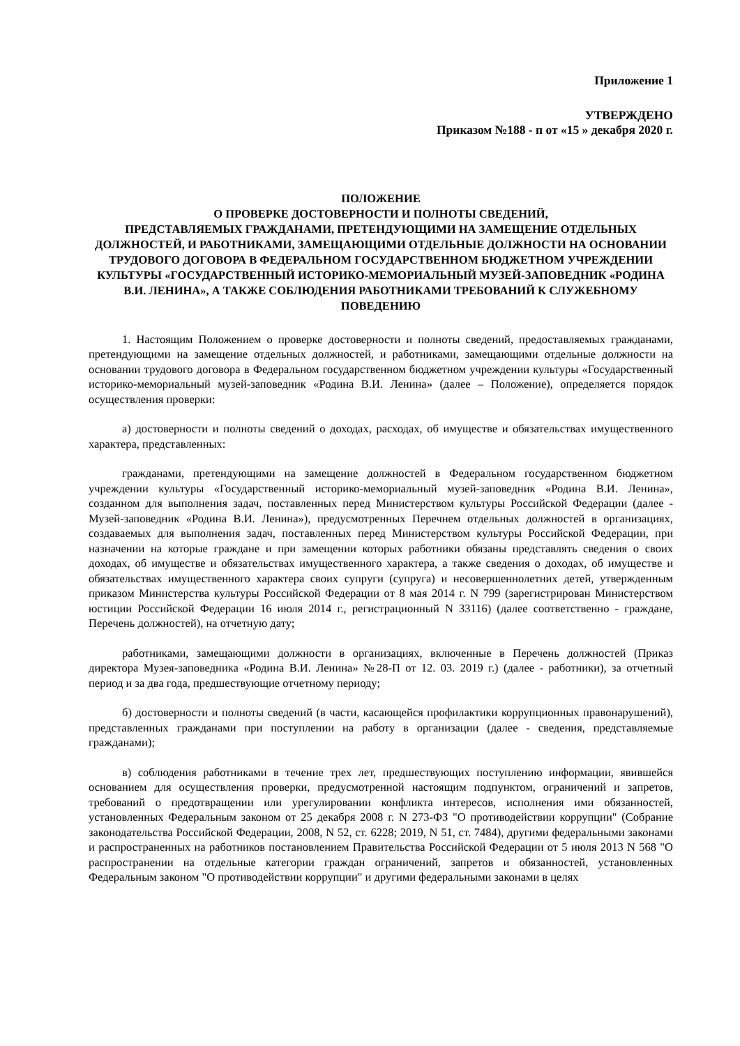Приложение 1
УТВЕРЖДЕНО
Приказом №188 - п от «15 » декабря 2020 г.
ПОЛОЖЕНИЕ
О ПРОВЕРКЕ ДОСТОВЕРНОСТИ И ПОЛНОТЫ СВЕДЕНИЙ,
ПРЕДСТАВЛЯЕМЫХ ГРАЖДАНАМИ, ПРЕТЕНДУЮЩИМИ НА ЗАМЕЩЕНИЕ ОТДЕЛЬНЫХ ДОЛЖНОСТЕЙ, И РАБОТНИКАМИ, ЗАМЕЩАЮЩИМИ ОТДЕЛЬНЫЕ ДОЛЖНОСТИ НА ОСНОВАНИИ ТРУДОВОГО ДОГОВОРА В ФЕДЕРАЛЬНОМ ГОСУДАРСТВЕННОМ БЮДЖЕТНОМ УЧРЕЖДЕНИИ КУЛЬТУРЫ «ГОСУДАРСТВЕННЫЙ ИСТОРИКО-МЕМОРИАЛЬНЫЙ МУЗЕЙ-ЗАПОВЕДНИК «РОДИНА В.И. ЛЕНИНА», А ТАКЖЕ СОБЛЮДЕНИЯ РАБОТНИКАМИ ТРЕБОВАНИЙ К СЛУЖЕБНОМУ ПОВЕДЕНИЮ
1. Настоящим Положением о проверке достоверности и полноты сведений, предоставляемых гражданами, претендующими на замещение отдельных должностей, и работниками, замещающими отдельные должности на основании трудового договора в Федеральном государственном бюджетном учреждении культуры «Государственный историко-мемориальный музей-заповедник «Родина В.И. Ленина» (далее – Положение), определяется порядок осуществления проверки:
а) достоверности и полноты сведений о доходах, расходах, об имуществе и обязательствах имущественного характера, представленных:
гражданами, претендующими на замещение должностей в Федеральном государственном бюджетном учреждении культуры «Государственный историко-мемориальный музей-заповедник «Родина В.И. Ленина», созданном для выполнения задач, поставленных перед Министерством культуры Российской Федерации (далее - Музей-заповедник «Родина В.И. Ленина»), предусмотренных Перечнем отдельных должностей в организациях, создаваемых для выполнения задач, поставленных перед Министерством культуры Российской Федерации, при назначении на которые граждане и при замещении которых работники обязаны представлять сведения о своих доходах, об имуществе и обязательствах имущественного характера, а также сведения о доходах, об имуществе и обязательствах имущественного характера своих супруги (супруга) и несовершеннолетних детей, утвержденным приказом Министерства культуры Российской Федерации от 8 мая 2014 г. N 799 (зарегистрирован Министерством юстиции Российской Федерации 16 июля 2014 г., регистрационный N 33116) (далее соответственно - граждане, Перечень должностей), на отчетную дату;
работниками, замещающими должности в организациях, включенные в Перечень должностей (Приказ директора Музея-заповедника «Родина В.И. Ленина» №28-П от 12. 03. 2019 г.) (далее - работники), за отчетный период и за два года, предшествующие отчетному периоду;
б) достоверности и полноты сведений (в части, касающейся профилактики коррупционных правонарушений), представленных гражданами при поступлении на работу в организации (далее - сведения, представляемые гражданами);
в) соблюдения работниками в течение трех лет, предшествующих поступлению информации, явившейся основанием для осуществления проверки, предусмотренной настоящим подпунктом, ограничений и запретов, требований о предотвращении или урегулировании конфликта интересов, исполнения ими обязанностей, установленных Федеральным законом от 25 декабря 2008 г. N 273-ФЗ "О противодействии коррупции" (Собрание законодательства Российской Федерации, 2008, N 52, ст. 6228; 2019, N 51, ст. 7484), другими федеральными законами и распространенных на работников постановлением Правительства Российской Федерации от 5 июля 2013 N 568 "О распространении на отдельные категории граждан ограничений, запретов и обязанностей, установленных Федеральным законом "О противодействии коррупции" и другими федеральными законами в целях